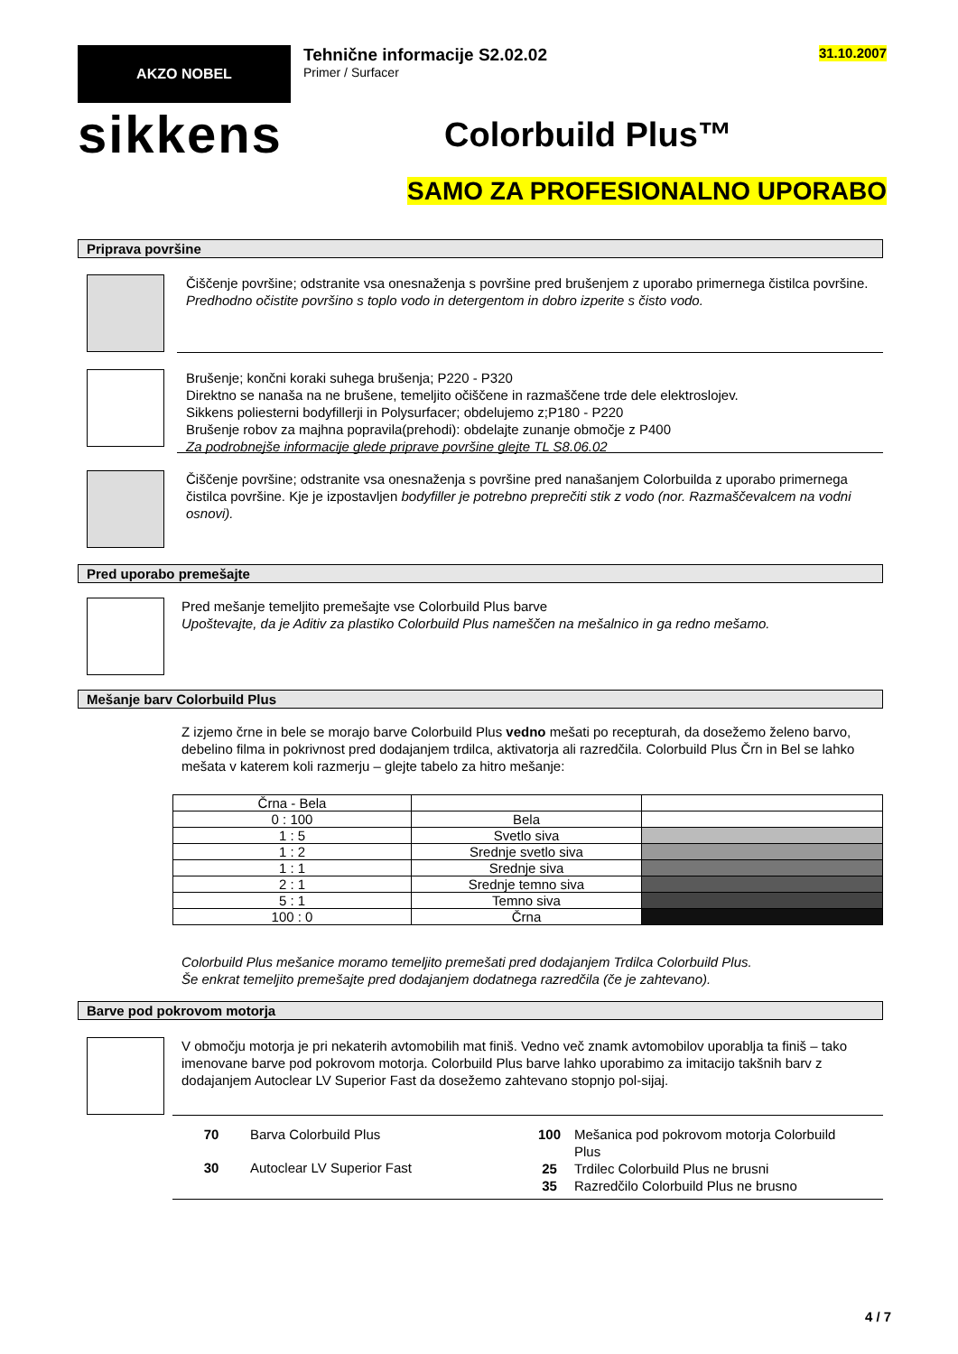AKZO NOBEL
Tehnične informacije S2.02.02
Primer / Surfacer
31.10.2007
sikkens
Colorbuild Plus™
SAMO ZA PROFESIONALNO UPORABO
Priprava površine
Čiščenje površine; odstranite vsa onesnaženja s površine pred brušenjem z uporabo primernega čistilca površine.
Predhodno očistite površino s toplo vodo in detergentom in dobro izperite s čisto vodo.
Brušenje; končni koraki suhega brušenja; P220 - P320
Direktno se nanaša na ne brušene, temeljito očiščene in razmaščene trde dele elektroslojev.
Sikkens poliesterni bodyfillerji in Polysurfacer; obdelujemo z;P180 - P220
Brušenje robov za majhna popravila(prehodi): obdelajte zunanje območje z P400
Za podrobnejše informacije glede priprave površine glejte TL S8.06.02
Čiščenje površine; odstranite vsa onesnaženja s površine pred nanašanjem Colorbuilda z uporabo primernega čistilca površine. Kje je izpostavljen bodyfiller je potrebno preprečiti stik z vodo (nor. Razmaščevalcem na vodni osnovi).
Pred uporabo premešajte
Pred mešanje temeljito premešajte vse Colorbuild Plus barve
Upoštevajte, da je Aditiv za plastiko Colorbuild Plus nameščen na mešalnico in ga redno mešamo.
Mešanje barv Colorbuild Plus
Z izjemo črne in bele se morajo barve Colorbuild Plus vedno mešati po recepturah, da dosežemo želeno barvo, debelino filma in pokrivnost pred dodajanjem trdilca, aktivatorja ali razredčila. Colorbuild Plus Črn in Bel se lahko mešata v katerem koli razmerju – glejte tabelo za hitro mešanje:
| Črna - Bela | | |
| 0 : 100 | Bela | |
| 1 : 5 | Svetlo siva | |
| 1 : 2 | Srednje svetlo siva | |
| 1 : 1 | Srednje siva | |
| 2 : 1 | Srednje temno siva | |
| 5 : 1 | Temno siva | |
| 100 : 0 | Črna | |
Colorbuild Plus mešanice moramo temeljito premešati pred dodajanjem Trdilca Colorbuild Plus.
Še enkrat temeljito premešajte pred dodajanjem dodatnega razredčila (če je zahtevano).
Barve pod pokrovom motorja
V območju motorja je pri nekaterih avtomobilih mat finiš. Vedno več znamk avtomobilov uporablja ta finiš – tako imenovane barve pod pokrovom motorja. Colorbuild Plus barve lahko uporabimo za imitacijo takšnih barv z dodajanjem Autoclear LV Superior Fast da dosežemo zahtevano stopnjo pol-sijaj.
70 Barva Colorbuild Plus
30 Autoclear LV Superior Fast
100 Mešanica pod pokrovom motorja Colorbuild Plus
25 Trdilec Colorbuild Plus ne brusni
35 Razredčilo Colorbuild Plus ne brusno
4 / 7